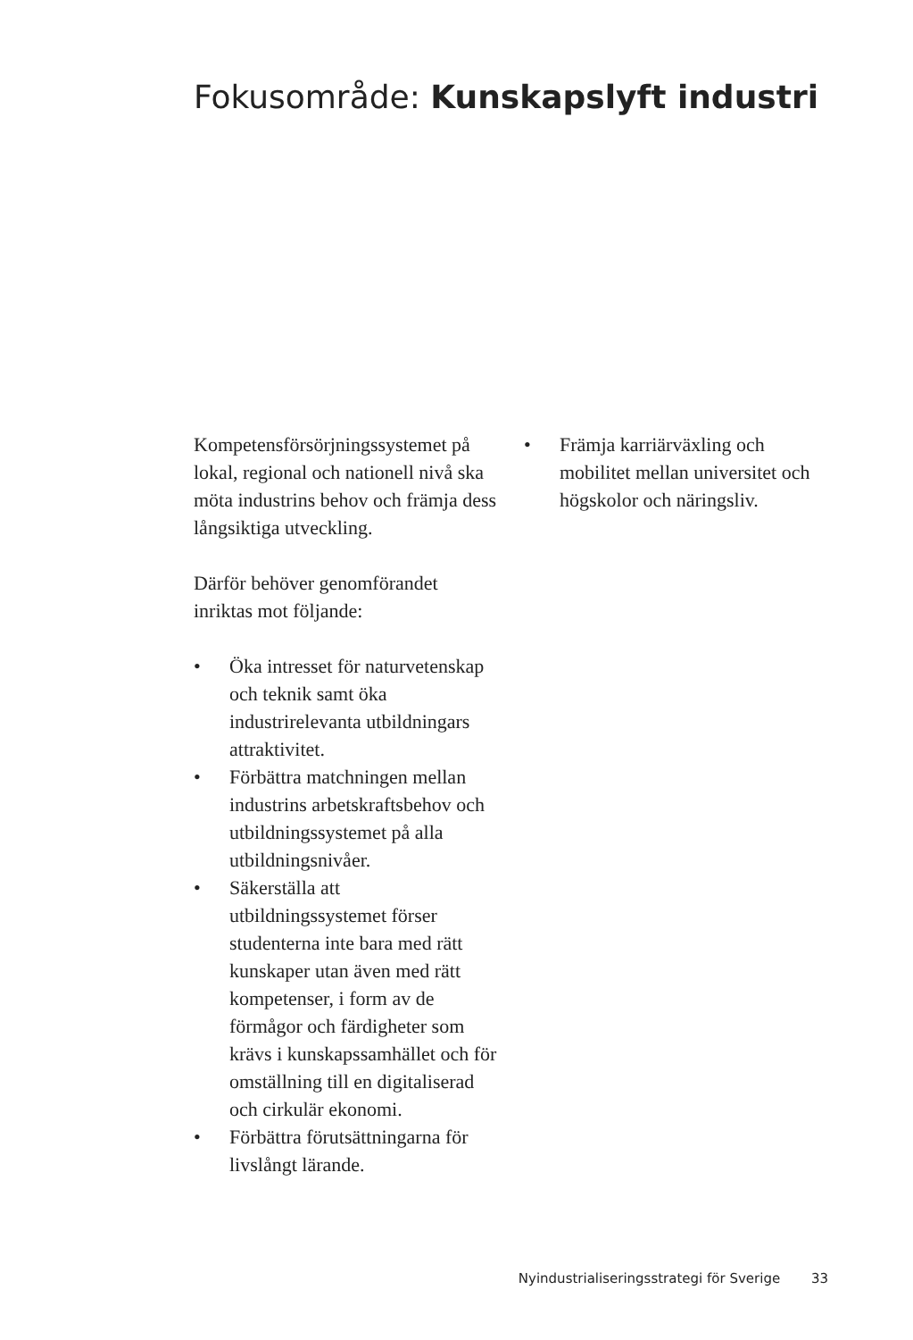Fokusområde: Kunskapslyft industri
Kompetensförsörjningssystemet på lokal, regional och nationell nivå ska möta industrins behov och främja dess långsiktiga utveckling.
Därför behöver genomförandet inriktas mot följande:
• Öka intresset för naturvetenskap och teknik samt öka industrirelevanta utbildningars attraktivitet.
• Förbättra matchningen mellan industrins arbetskraftsbehov och utbildningssystemet på alla utbildningsnivåer.
• Säkerställa att utbildningssystemet förser studenterna inte bara med rätt kunskaper utan även med rätt kompetenser, i form av de förmågor och färdigheter som krävs i kunskapssamhället och för omställning till en digitaliserad och cirkulär ekonomi.
• Förbättra förutsättningarna för livslångt lärande.
• Främja karriärväxling och mobilitet mellan universitet och högskolor och näringsliv.
Nyindustrialiseringsstrategi för Sverige 33